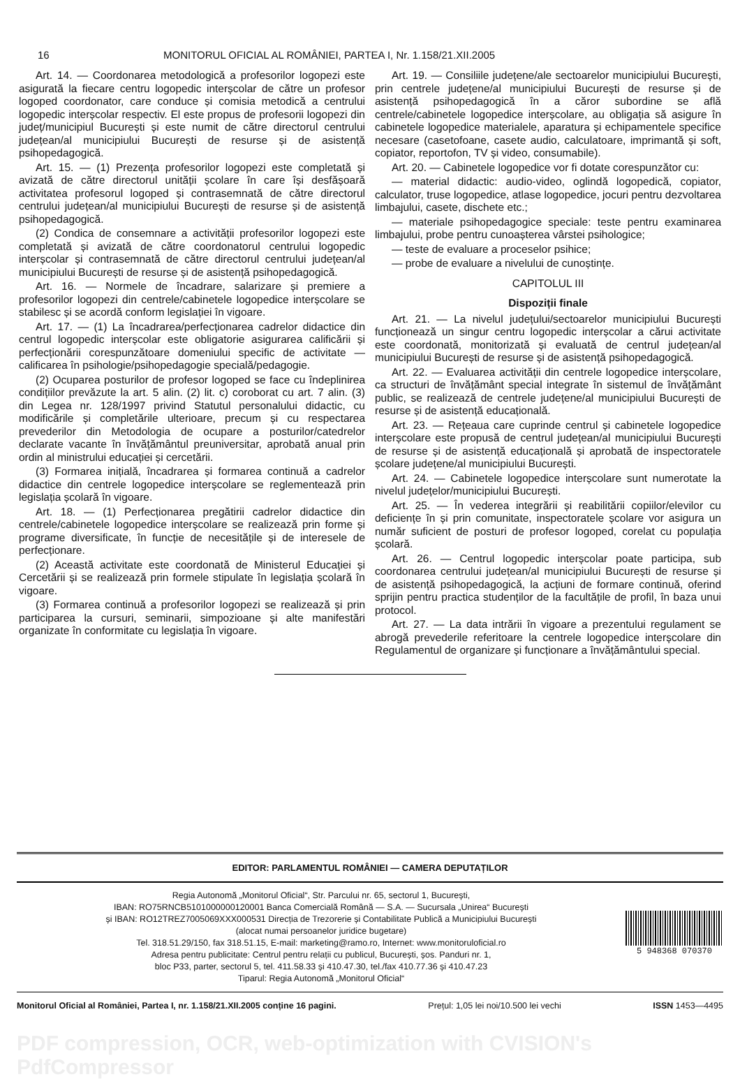16 MONITORUL OFICIAL AL ROMÂNIEI, PARTEA I, Nr. 1.158/21.XII.2005
Art. 14. — Coordonarea metodologică a profesorilor logopezi este asigurată la fiecare centru logopedic interșcolar de către un profesor logoped coordonator, care conduce și comisia metodică a centrului logopedic interșcolar respectiv. El este propus de profesorii logopezi din județ/municipiul București și este numit de către directorul centrului județean/al municipiului București de resurse și de asistență psihopedagogică.
Art. 15. — (1) Prezența profesorilor logopezi este completată și avizată de către directorul unității școlare în care își desfășoară activitatea profesorul logoped și contrasemnată de către directorul centrului județean/al municipiului București de resurse și de asistență psihopedagogică.
(2) Condica de consemnare a activității profesorilor logopezi este completată și avizată de către coordonatorul centrului logopedic interșcolar și contrasemnată de către directorul centrului județean/al municipiului București de resurse și de asistență psihopedagogică.
Art. 16. — Normele de încadrare, salarizare și premiere a profesorilor logopezi din centrele/cabinetele logopedice interșcolare se stabilesc și se acordă conform legislației în vigoare.
Art. 17. — (1) La încadrarea/perfecționarea cadrelor didactice din centrul logopedic interșcolar este obligatorie asigurarea calificării și perfecționării corespunzătoare domeniului specific de activitate — calificarea în psihologie/psihopedagogie specială/pedagogie.
(2) Ocuparea posturilor de profesor logoped se face cu îndeplinirea condițiilor prevăzute la art. 5 alin. (2) lit. c) coroborat cu art. 7 alin. (3) din Legea nr. 128/1997 privind Statutul personalului didactic, cu modificările și completările ulterioare, precum și cu respectarea prevederilor din Metodologia de ocupare a posturilor/catedrelor declarate vacante în învățământul preuniversitar, aprobată anual prin ordin al ministrului educației și cercetării.
(3) Formarea inițială, încadrarea și formarea continuă a cadrelor didactice din centrele logopedice interșcolare se reglementează prin legislația școlară în vigoare.
Art. 18. — (1) Perfecționarea pregătirii cadrelor didactice din centrele/cabinetele logopedice interșcolare se realizează prin forme și programe diversificate, în funcție de necesitățile și de interesele de perfecționare.
(2) Această activitate este coordonată de Ministerul Educației și Cercetării și se realizează prin formele stipulate în legislația școlară în vigoare.
(3) Formarea continuă a profesorilor logopezi se realizează și prin participarea la cursuri, seminarii, simpozioane și alte manifestări organizate în conformitate cu legislația în vigoare.
Art. 19. — Consiliile județene/ale sectoarelor municipiului București, prin centrele județene/al municipiului București de resurse și de asistență psihopedagogică în a căror subordine se află centrele/cabinetele logopedice interșcolare, au obligația să asigure în cabinetele logopedice materialele, aparatura și echipamentele specifice necesare (casetofoane, casete audio, calculatoare, imprimantă și soft, copiator, reportofon, TV și video, consumabile).
Art. 20. — Cabinetele logopedice vor fi dotate corespunzător cu:
— material didactic: audio-video, oglindă logopedică, copiator, calculator, truse logopedice, atlase logopedice, jocuri pentru dezvoltarea limbajului, casete, dischete etc.;
— materiale psihopedagogice speciale: teste pentru examinarea limbajului, probe pentru cunoașterea vârstei psihologice;
— teste de evaluare a proceselor psihice;
— probe de evaluare a nivelului de cunoștințe.
CAPITOLUL III
Dispoziții finale
Art. 21. — La nivelul județului/sectoarelor municipiului București funcționează un singur centru logopedic interșcolar a cărui activitate este coordonată, monitorizată și evaluată de centrul județean/al municipiului București de resurse și de asistență psihopedagogică.
Art. 22. — Evaluarea activității din centrele logopedice interșcolare, ca structuri de învățământ special integrate în sistemul de învățământ public, se realizează de centrele județene/al municipiului București de resurse și de asistență educațională.
Art. 23. — Rețeaua care cuprinde centrul și cabinetele logopedice interșcolare este propusă de centrul județean/al municipiului București de resurse și de asistență educațională și aprobată de inspectoratele școlare județene/al municipiului București.
Art. 24. — Cabinetele logopedice interșcolare sunt numerotate la nivelul județelor/municipiului București.
Art. 25. — În vederea integrării și reabilitării copiilor/elevilor cu deficiențe în și prin comunitate, inspectoratele școlare vor asigura un număr suficient de posturi de profesor logoped, corelat cu populația școlară.
Art. 26. — Centrul logopedic interșcolar poate participa, sub coordonarea centrului județean/al municipiului București de resurse și de asistență psihopedagogică, la acțiuni de formare continuă, oferind sprijin pentru practica studenților de la facultățile de profil, în baza unui protocol.
Art. 27. — La data intrării în vigoare a prezentului regulament se abrogă prevederile referitoare la centrele logopedice interșcolare din Regulamentul de organizare și funcționare a învățământului special.
EDITOR: PARLAMENTUL ROMÂNIEI — CAMERA DEPUTAȚILOR
Regia Autonomă „Monitorul Oficial“, Str. Parcului nr. 65, sectorul 1, București,
IBAN: RO75RNCB5101000000120001 Banca Comercială Română — S.A. — Sucursala „Unirea“ București
și IBAN: RO12TREZ7005069XXX000531 Direcția de Trezorerie și Contabilitate Publică a Municipiului București
(alocat numai persoanelor juridice bugetare)
Tel. 318.51.29/150, fax 318.51.15, E-mail: marketing@ramo.ro, Internet: www.monitoruloficial.ro
Adresa pentru publicitate: Centrul pentru relații cu publicul, București, șos. Panduri nr. 1,
bloc P33, parter, sectorul 5, tel. 411.58.33 și 410.47.30, tel./fax 410.77.36 și 410.47.23
Tiparul: Regia Autonomă „Monitorul Oficial“
5 948368 070370
Monitorul Oficial al României, Partea I, nr. 1.158/21.XII.2005 conține 16 pagini. Prețul: 1,05 lei noi/10.500 lei vechi ISSN 1453—4495
PDF compression, OCR, web-optimization with CVISION's PdfCompressor